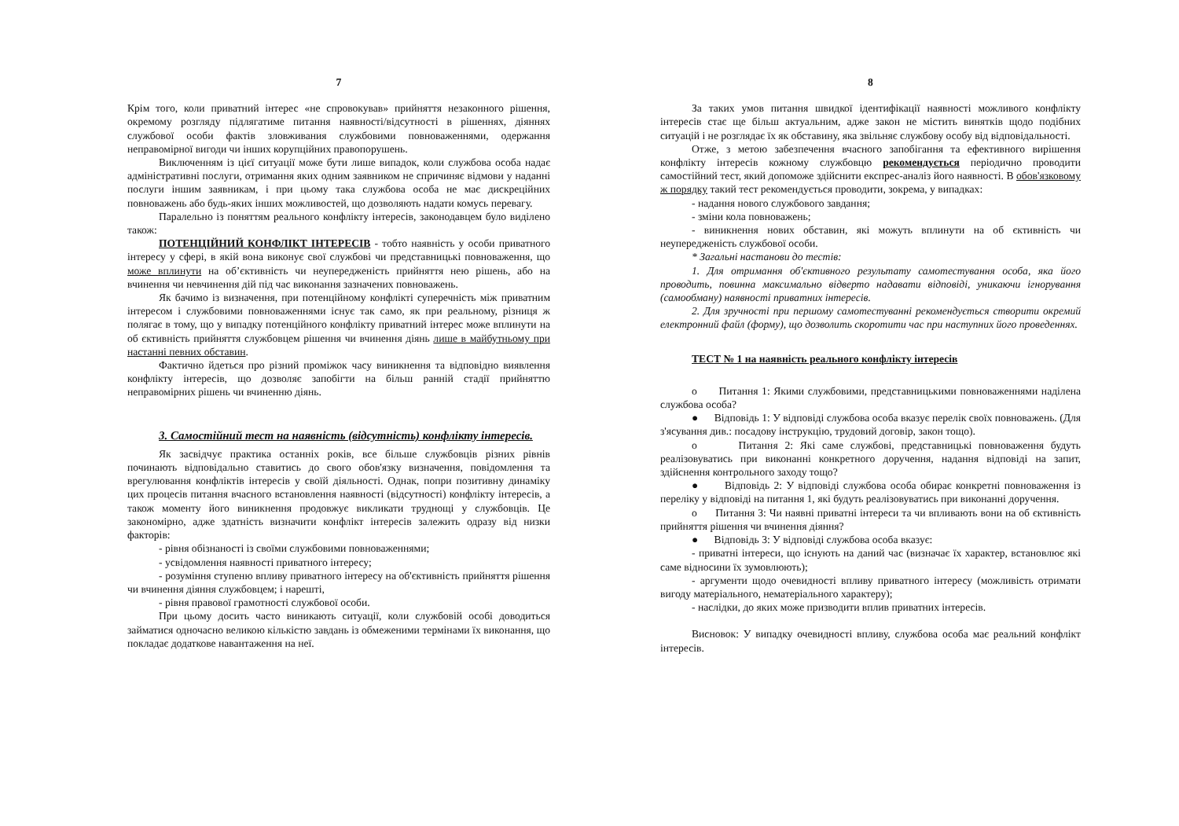7
Крім того, коли приватний інтерес «не спровокував» прийняття незаконного рішення, окремому розгляду підлягатиме питання наявності/відсутності в рішеннях, діяннях службової особи фактів зловживания службовими повноваженнями, одержання неправомірної вигоди чи інших корупційних правопорушень.
Виключенням із цієї ситуації може бути лише випадок, коли службова особа надає адміністративні послуги, отримання яких одним заявником не спричиняє відмови у наданні послуги іншим заявникам, і при цьому така службова особа не має дискреційних повноважень або будь-яких інших можливостей, що дозволяють надати комусь перевагу.
Паралельно із поняттям реального конфлікту інтересів, законодавцем було виділено також:
ПОТЕНЦІЙНИЙ КОНФЛІКТ ІНТЕРЕСІВ - тобто наявність у особи приватного інтересу у сфері, в якій вона виконує свої службові чи представницькі повноваження, що може вплинути на об’єктивність чи неупередженість прийняття нею рішень, або на вчинення чи невчинення дій під час виконання зазначених повноважень.
Як бачимо із визначення, при потенційному конфлікті суперечність між приватним інтересом і службовими повноваженнями існує так само, як при реальному, різниця ж полягає в тому, що у випадку потенційного конфлікту приватний інтерес може вплинути на об єктивність прийняття службовцем рішення чи вчинення діянь лише в майбутньому при настанні певних обставин.
Фактично йдеться про різний проміжок часу виникнення та відповідно виявлення конфлікту інтересів, що дозволяє запобігти на більш ранній стадії прийняттю неправомірних рішень чи вчиненню діянь.
3. Самостійний тест на наявність (відсутність) конфлікту інтересів.
Як засвідчує практика останніх років, все більше службовців різних рівнів починають відповідально ставитись до свого обов'язку визначення, повідомлення та врегулювання конфліктів інтересів у своїй діяльності. Однак, попри позитивну динаміку цих процесів питання вчасного встановлення наявності (відсутності) конфлікту інтересів, а також моменту його виникнення продовжує викликати труднощі у службовців. Це закономірно, адже здатність визначити конфлікт інтересів залежить одразу від низки факторів:
- рівня обізнаності із своїми службовими повноваженнями;
- усвідомлення наявності приватного інтересу;
- розуміння ступеню впливу приватного інтересу на об'єктивність прийняття рішення чи вчинення діяння службовцем; і нарешті,
- рівня правової грамотності службової особи.
При цьому досить часто виникають ситуації, коли службовій особі доводиться займатися одночасно великою кількістю завдань із обмеженими термінами їх виконання, що покладає додаткове навантаження на неї.
8
За таких умов питання швидкої ідентифікації наявності можливого конфлікту інтересів стає ще більш актуальним, адже закон не містить винятків щодо подібних ситуацій і не розглядає їх як обставину, яка звільняє службову особу від відповідальності.
Отже, з метою забезпечення вчасного запобігання та ефективного вирішення конфлікту інтересів кожному службовцю рекомендується періодично проводити самостійний тест, який допоможе здійснити експрес-аналіз його наявності. В обов'язковому ж порядку такий тест рекомендується проводити, зокрема, у випадках:
- надання нового службового завдання;
- зміни кола повноважень;
- виникнення нових обставин, які можуть вплинути на об єктивність чи неупередженість службової особи.
* Загальні настанови до тестів:
1. Для отримання об'єктивного результату самотестування особа, яка його проводить, повинна максимально відверто надавати відповіді, уникаючи ігнорування (самообману) наявності приватних інтересів.
2. Для зручності при першому самотестуванні рекомендується створити окремий електронний файл (форму), що дозволить скоротити час при наступних його проведеннях.
ТЕСТ № 1 на наявність реального конфлікту інтересів
o Питання 1: Якими службовими, представницькими повноваженнями наділена службова особа?
● Відповідь 1: У відповіді службова особа вказує перелік своїх повноважень. (Для з'ясування див.: посадову інструкцію, трудовий договір, закон тощо).
o Питання 2: Які саме службові, представницькі повноваження будуть реалізовуватись при виконанні конкретного доручення, надання відповіді на запит, здійснення контрольного заходу тощо?
● Відповідь 2: У відповіді службова особа обирає конкретні повноваження із переліку у відповіді на питання 1, які будуть реалізовуватись при виконанні доручення.
o Питання 3: Чи наявні приватні інтереси та чи впливають вони на об єктивність прийняття рішення чи вчинення діяння?
● Відповідь 3: У відповіді службова особа вказує:
- приватні інтереси, що існують на даний час (визначає їх характер, встановлює які саме відносини їх зумовлюють);
- аргументи щодо очевидності впливу приватного інтересу (можливість отримати вигоду матеріального, нематеріального характеру);
- наслідки, до яких може призводити вплив приватних інтересів.
Висновок: У випадку очевидності впливу, службова особа має реальний конфлікт інтересів.